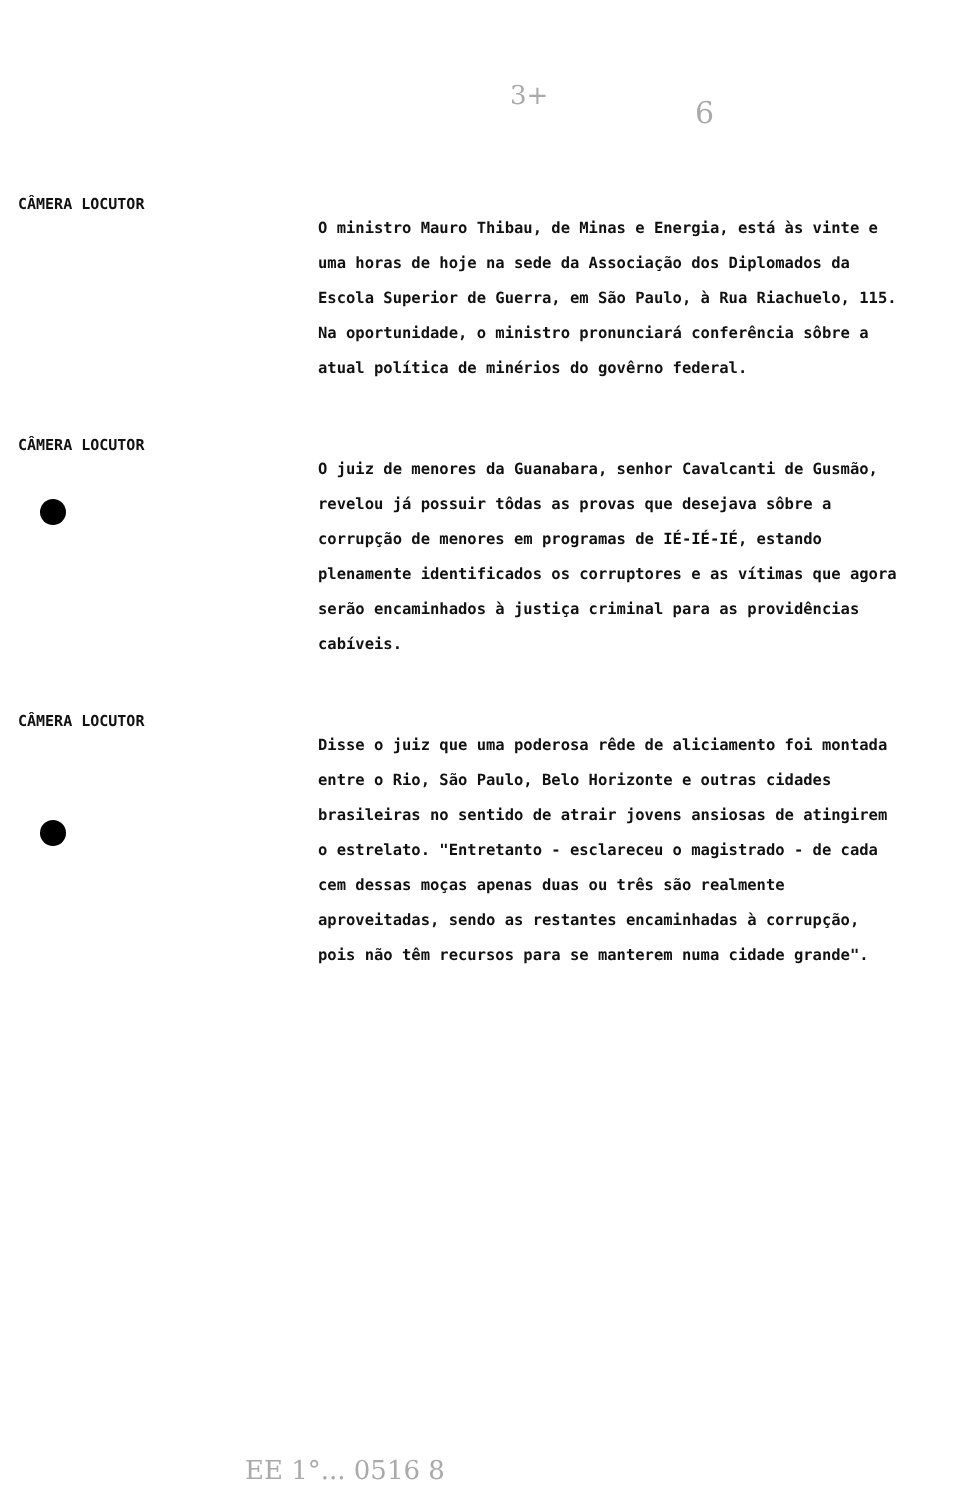3+ 6
CÂMERA LOCUTOR
O ministro Mauro Thibau, de Minas e Energia, está às vinte e uma horas de hoje na sede da Associação dos Diplomados da Escola Superior de Guerra, em São Paulo, à Rua Riachuelo, 115. Na oportunidade, o ministro pronunciará conferência sôbre a atual política de minérios do govêrno federal.
CÂMERA LOCUTOR
O juiz de menores da Guanabara, senhor Cavalcanti de Gusmão, revelou já possuir tôdas as provas que desejava sôbre a corrupção de menores em programas de IÉ-IÉ-IÉ, estando plenamente identificados os corruptores e as vítimas que agora serão encaminhados à justiça criminal para as providências cabíveis.
CÂMERA LOCUTOR
Disse o juiz que uma poderosa rêde de aliciamento foi montada entre o Rio, São Paulo, Belo Horizonte e outras cidades brasileiras no sentido de atrair jovens ansiosas de atingirem o estrelato. "Entretanto - esclareceu o magistrado - de cada cem dessas moças apenas duas ou três são realmente aproveitadas, sendo as restantes encaminhadas à corrupção, pois não têm recursos para se manterem numa cidade grande".
EE 1°... 0516 8